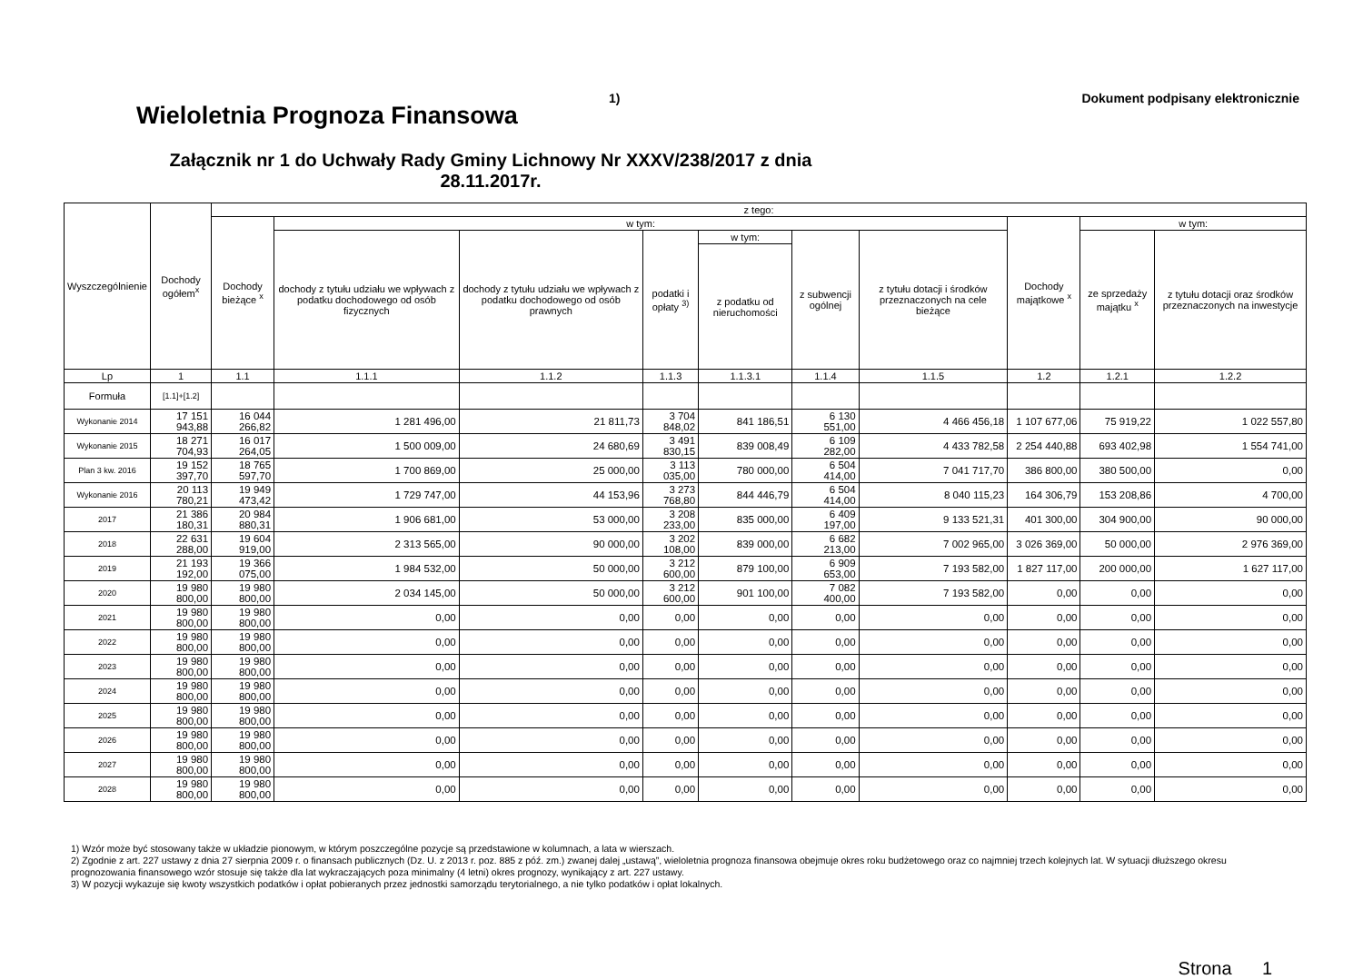Wieloletnia Prognoza Finansowa
1) Dokument podpisany elektronicznie
Załącznik nr 1 do Uchwały Rady Gminy Lichnowy Nr XXXV/238/2017 z dnia 28.11.2017r.
| Wyszczególnienie | Dochody ogółem<sup>x</sup> | z tego: | | | | | | | | | |
| --- | --- | --- | --- | --- | --- | --- | --- | --- | --- | --- | --- |
| | | Dochody bieżące <sup>x</sup> | w tym: | | | | | | Dochody majątkowe <sup>x</sup> | w tym: | |
| | | | dochody z tytułu udziału we wpływach z podatku dochodowego od osób fizycznych | dochody z tytułu udziału we wpływach z podatku dochodowego od osób prawnych | podatki i opłaty <sup>3)</sup> | w tym: | z subwencji ogólnej | z tytułu dotacji i środków przeznaczonych na cele bieżące | | ze sprzedaży majątku <sup>x</sup> | z tytułu dotacji oraz środków przeznaczonych na inwestycje |
| | | | | | | z podatku od nieruchomości | | | | | |
| Lp | 1 | 1.1 | 1.1.1 | 1.1.2 | 1.1.3 | 1.1.3.1 | 1.1.4 | 1.1.5 | 1.2 | 1.2.1 | 1.2.2 |
| Formuła | [1.1]+[1.2] | | | | | | | | | | |
| Wykonanie 2014 | 17 151 943,88 | 16 044 266,82 | 1 281 496,00 | 21 811,73 | 3 704 848,02 | 841 186,51 | 6 130 551,00 | 4 466 456,18 | 1 107 677,06 | 75 919,22 | 1 022 557,80 |
| Wykonanie 2015 | 18 271 704,93 | 16 017 264,05 | 1 500 009,00 | 24 680,69 | 3 491 830,15 | 839 008,49 | 6 109 282,00 | 4 433 782,58 | 2 254 440,88 | 693 402,98 | 1 554 741,00 |
| Plan 3 kw. 2016 | 19 152 397,70 | 18 765 597,70 | 1 700 869,00 | 25 000,00 | 3 113 035,00 | 780 000,00 | 6 504 414,00 | 7 041 717,70 | 386 800,00 | 380 500,00 | 0,00 |
| Wykonanie 2016 | 20 113 780,21 | 19 949 473,42 | 1 729 747,00 | 44 153,96 | 3 273 768,80 | 844 446,79 | 6 504 414,00 | 8 040 115,23 | 164 306,79 | 153 208,86 | 4 700,00 |
| 2017 | 21 386 180,31 | 20 984 880,31 | 1 906 681,00 | 53 000,00 | 3 208 233,00 | 835 000,00 | 6 409 197,00 | 9 133 521,31 | 401 300,00 | 304 900,00 | 90 000,00 |
| 2018 | 22 631 288,00 | 19 604 919,00 | 2 313 565,00 | 90 000,00 | 3 202 108,00 | 839 000,00 | 6 682 213,00 | 7 002 965,00 | 3 026 369,00 | 50 000,00 | 2 976 369,00 |
| 2019 | 21 193 192,00 | 19 366 075,00 | 1 984 532,00 | 50 000,00 | 3 212 600,00 | 879 100,00 | 6 909 653,00 | 7 193 582,00 | 1 827 117,00 | 200 000,00 | 1 627 117,00 |
| 2020 | 19 980 800,00 | 19 980 800,00 | 2 034 145,00 | 50 000,00 | 3 212 600,00 | 901 100,00 | 7 082 400,00 | 7 193 582,00 | 0,00 | 0,00 | 0,00 |
| 2021 | 19 980 800,00 | 19 980 800,00 | 0,00 | 0,00 | 0,00 | 0,00 | 0,00 | 0,00 | 0,00 | 0,00 | 0,00 |
| 2022 | 19 980 800,00 | 19 980 800,00 | 0,00 | 0,00 | 0,00 | 0,00 | 0,00 | 0,00 | 0,00 | 0,00 | 0,00 |
| 2023 | 19 980 800,00 | 19 980 800,00 | 0,00 | 0,00 | 0,00 | 0,00 | 0,00 | 0,00 | 0,00 | 0,00 | 0,00 |
| 2024 | 19 980 800,00 | 19 980 800,00 | 0,00 | 0,00 | 0,00 | 0,00 | 0,00 | 0,00 | 0,00 | 0,00 | 0,00 |
| 2025 | 19 980 800,00 | 19 980 800,00 | 0,00 | 0,00 | 0,00 | 0,00 | 0,00 | 0,00 | 0,00 | 0,00 | 0,00 |
| 2026 | 19 980 800,00 | 19 980 800,00 | 0,00 | 0,00 | 0,00 | 0,00 | 0,00 | 0,00 | 0,00 | 0,00 | 0,00 |
| 2027 | 19 980 800,00 | 19 980 800,00 | 0,00 | 0,00 | 0,00 | 0,00 | 0,00 | 0,00 | 0,00 | 0,00 | 0,00 |
| 2028 | 19 980 800,00 | 19 980 800,00 | 0,00 | 0,00 | 0,00 | 0,00 | 0,00 | 0,00 | 0,00 | 0,00 | 0,00 |
1) Wzór może być stosowany także w układzie pionowym, w którym poszczególne pozycje są przedstawione w kolumnach, a lata w wierszach.
2) Zgodnie z art. 227 ustawy z dnia 27 sierpnia 2009 r. o finansach publicznych (Dz. U. z 2013 r. poz. 885 z póź. zm.) zwanej dalej „ustawą”, wieloletnia prognoza finansowa obejmuje okres roku budżetowego oraz co najmniej trzech kolejnych lat. W sytuacji dłuższego okresu prognozowania finansowego wzór stosuje się także dla lat wykraczających poza minimalny (4 letni) okres prognozy, wynikający z art. 227 ustawy.
3) W pozycji wykazuje się kwoty wszystkich podatków i opłat pobieranych przez jednostki samorządu terytorialnego, a nie tylko podatków i opłat lokalnych.
Strona 1